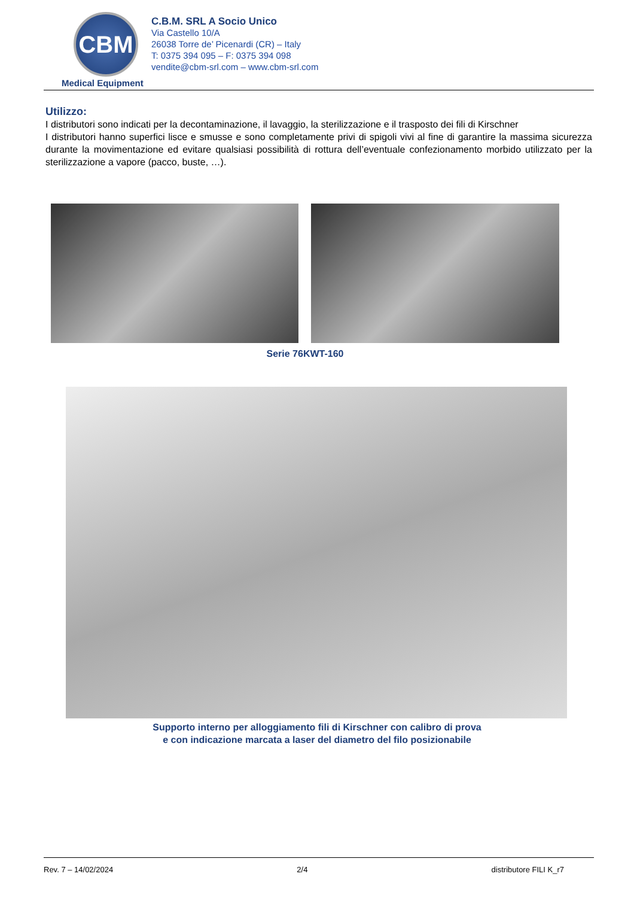CBM
Medical Equipment
C.B.M. SRL A Socio Unico
Via Castello 10/A
26038 Torre de’ Picenardi (CR) – Italy
T: 0375 394 095 – F: 0375 394 098
vendite@cbm-srl.com – www.cbm-srl.com
Utilizzo:
I distributori sono indicati per la decontaminazione, il lavaggio, la sterilizzazione e il trasposto dei fili di Kirschner
I distributori hanno superfici lisce e smusse e sono completamente privi di spigoli vivi al fine di garantire la massima sicurezza durante la movimentazione ed evitare qualsiasi possibilità di rottura dell’eventuale confezionamento morbido utilizzato per la sterilizzazione a vapore (pacco, buste, …).
Serie 76KWT-160
Supporto interno per alloggiamento fili di Kirschner con calibro di prova
e con indicazione marcata a laser del diametro del filo posizionabile
Rev. 7 – 14/02/2024 2/4 distributore FILI K_r7